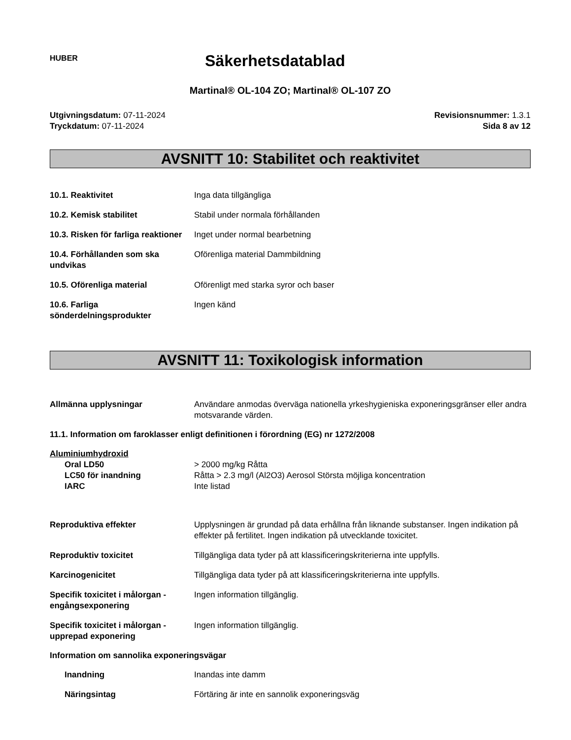HUBER
Säkerhetsdatablad
Martinal® OL-104 ZO; Martinal® OL-107 ZO
Utgivningsdatum: 07-11-2024
Tryckdatum: 07-11-2024
Revisionsnummer: 1.3.1
Sida 8 av 12
AVSNITT 10: Stabilitet och reaktivitet
10.1. Reaktivitet Inga data tillgängliga
10.2. Kemisk stabilitet Stabil under normala förhållanden
10.3. Risken för farliga reaktioner
Inget under normal bearbetning
10.4. Förhållanden som ska undvikas
Oförenliga material Dammbildning
10.5. Oförenliga material Oförenligt med starka syror och baser
10.6. Farliga sönderdelningsprodukter
Ingen känd
AVSNITT 11: Toxikologisk information
Allmänna upplysningar Användare anmodas överväga nationella yrkeshygieniska exponeringsgränser eller andra motsvarande värden.
11.1. Information om faroklasser enligt definitionen i förordning (EG) nr 1272/2008
Aluminiumhydroxid
Oral LD50 > 2000 mg/kg Råtta
LC50 för inandning Råtta > 2.3 mg/l (Al2O3) Aerosol Största möjliga koncentration
IARC Inte listad
Reproduktiva effekter Upplysningen är grundad på data erhållna från liknande substanser. Ingen indikation på effekter på fertilitet. Ingen indikation på utvecklande toxicitet.
Reproduktiv toxicitet Tillgängliga data tyder på att klassificeringskriterierna inte uppfylls.
Karcinogenicitet Tillgängliga data tyder på att klassificeringskriterierna inte uppfylls.
Specifik toxicitet i målorgan - engångsexponering
Ingen information tillgänglig.
Specifik toxicitet i målorgan - upprepad exponering
Ingen information tillgänglig.
Information om sannolika exponeringsvägar
Inandning Inandas inte damm
Näringsintag Förtäring är inte en sannolik exponeringsväg